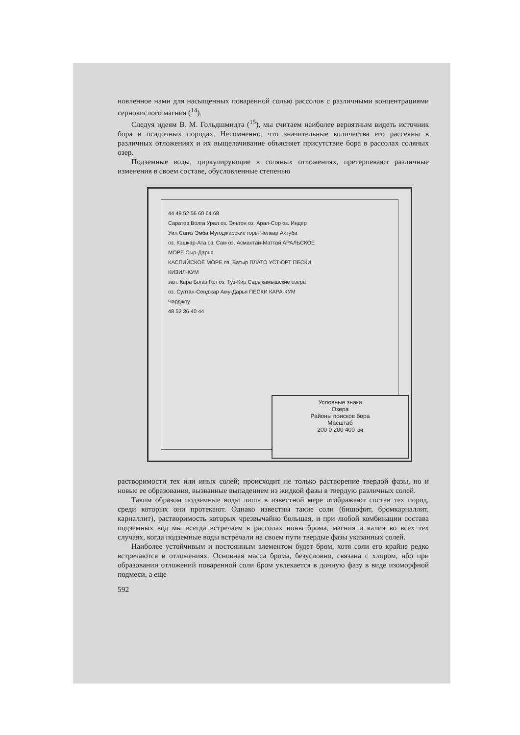новленное нами для насыщенных поваренной солью рассолов с различными концентрациями сернокислого магния (<sup>14</sup>).
Следуя идеям В. М. Гольдшмидта (<sup>15</sup>), мы считаем наиболее вероятным видеть источник бора в осадочных породах. Несомненно, что значительные количества его рассеяны в различных отложениях и их выщелачивание объясняет присутствие бора в рассолах соляных озер.
Подземные воды, циркулирующие в соляных отложениях, претерпевают различные изменения в своем составе, обусловленные степенью
44 48 52 56 60 64 68
Саратов Волга Урал оз. Эльтон оз. Арал-Сор оз. Индер Уил Сагиз Эмба Мугоджарские горы Челкар Ахтуба
оз. Кашкар-Ата оз. Сам оз. Асмантай-Маттай АРАЛЬСКОЕ МОРЕ Сыр-Дарья
КАСПИЙСКОЕ МОРЕ оз. Батыр ПЛАТО УСТЮРТ ПЕСКИ КИЗИЛ-КУМ
зал. Кара Богаз Гол оз. Туз-Кир Сарыкамышские озера
оз. Султан-Сенджар Аму-Дарья ПЕСКИ КАРА-КУМ Чарджоу
48 52 36 40 44
Условные знаки
Озера
Районы поисков бора
Масштаб
200 0 200 400 км
растворимости тех или иных солей; происходит не только растворение твердой фазы, но и новые ее образования, вызванные выпадением из жидкой фазы в твердую различных солей.
Таким образом подземные воды лишь в известной мере отображают состав тех пород, среди которых они протекают. Однако известны такие соли (бишофит, бромкарналлит, карналлит), растворимость которых чрезвычайно большая, и при любой комбинации состава подземных вод мы всегда встречаем в рассолах ионы брома, магния и калия во всех тех случаях, когда подземные воды встречали на своем пути твердые фазы указанных солей.
Наиболее устойчивым и постоянным элементом будет бром, хотя соли его крайне редко встречаются в отложениях. Основная масса брома, безусловно, связана с хлором, ибо при образовании отложений поваренной соли бром увлекается в донную фазу в виде изоморфной подмеси, а еще
592